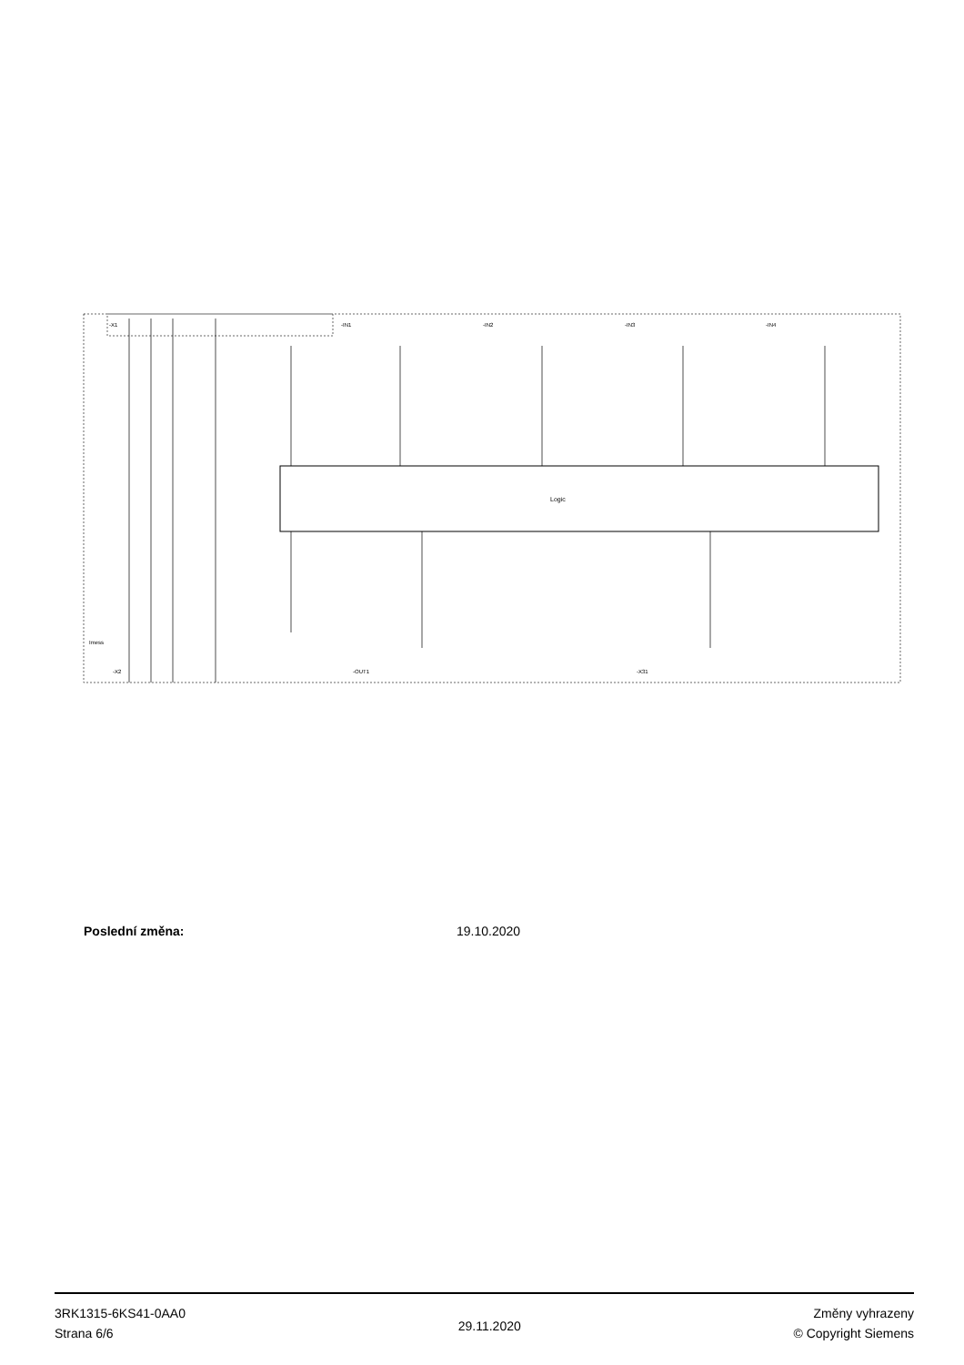Logic
-X1
-IN1
-IN2
-IN3
-IN4
Imess
-X2
-OUT1
-X31
Poslední změna: 19.10.2020
3RK1315-6KS41-0AA0
Strana 6/6
29.11.2020
Změny vyhrazeny
© Copyright Siemens